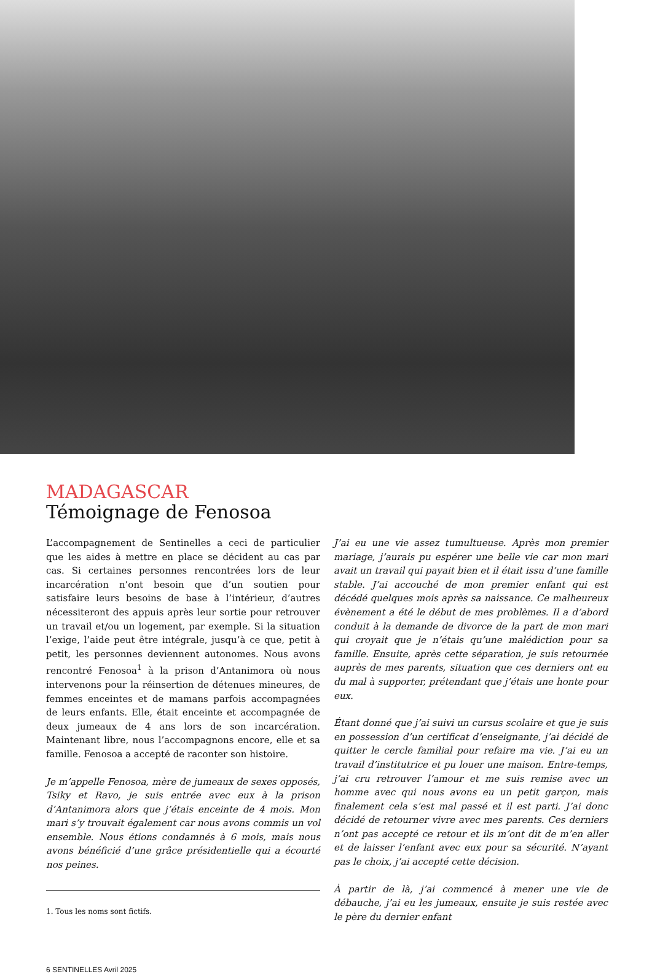MADAGASCAR
Témoignage de Fenosoa
L’accompagnement de Sentinelles a ceci de particulier que les aides à mettre en place se décident au cas par cas. Si certaines personnes rencontrées lors de leur incarcération n’ont besoin que d’un soutien pour satisfaire leurs besoins de base à l’intérieur, d’autres nécessiteront des appuis après leur sortie pour retrouver un travail et/ou un logement, par exemple. Si la situation l’exige, l’aide peut être intégrale, jusqu’à ce que, petit à petit, les personnes deviennent autonomes. Nous avons rencontré Fenosoa<sup>1</sup> à la prison d’Antanimora où nous intervenons pour la réinsertion de détenues mineures, de femmes enceintes et de mamans parfois accompagnées de leurs enfants. Elle, était enceinte et accompagnée de deux jumeaux de 4 ans lors de son incarcération. Maintenant libre, nous l’accompagnons encore, elle et sa famille. Fenosoa a accepté de raconter son histoire.
Je m’appelle Fenosoa, mère de jumeaux de sexes opposés, Tsiky et Ravo, je suis entrée avec eux à la prison d’Antanimora alors que j’étais enceinte de 4 mois. Mon mari s’y trouvait également car nous avons commis un vol ensemble. Nous étions condamnés à 6 mois, mais nous avons bénéficié d’une grâce présidentielle qui a écourté nos peines.
1. Tous les noms sont fictifs.
J’ai eu une vie assez tumultueuse. Après mon premier mariage, j’aurais pu espérer une belle vie car mon mari avait un travail qui payait bien et il était issu d’une famille stable. J’ai accouché de mon premier enfant qui est décédé quelques mois après sa naissance. Ce malheureux évènement a été le début de mes problèmes. Il a d’abord conduit à la demande de divorce de la part de mon mari qui croyait que je n’étais qu’une malédiction pour sa famille. Ensuite, après cette séparation, je suis retournée auprès de mes parents, situation que ces derniers ont eu du mal à supporter, prétendant que j’étais une honte pour eux.
Étant donné que j’ai suivi un cursus scolaire et que je suis en possession d’un certificat d’enseignante, j’ai décidé de quitter le cercle familial pour refaire ma vie. J’ai eu un travail d’institutrice et pu louer une maison. Entre-temps, j’ai cru retrouver l’amour et me suis remise avec un homme avec qui nous avons eu un petit garçon, mais finalement cela s’est mal passé et il est parti. J’ai donc décidé de retourner vivre avec mes parents. Ces derniers n’ont pas accepté ce retour et ils m’ont dit de m’en aller et de laisser l’enfant avec eux pour sa sécurité. N’ayant pas le choix, j’ai accepté cette décision.
À partir de là, j’ai commencé à mener une vie de débauche, j’ai eu les jumeaux, ensuite je suis restée avec le père du dernier enfant
6 SENTINELLES Avril 2025